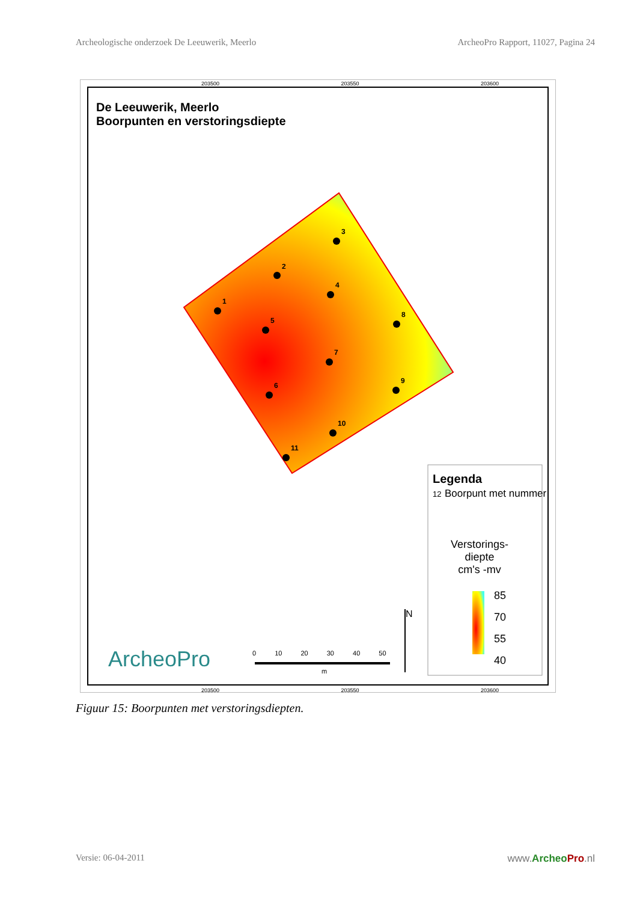Archeologische onderzoek De Leeuwerik, Meerlo ArcheoPro Rapport, 11027, Pagina 24
1
2
3
4
5
6
7
8
9
10
11
De Leeuwerik, Meerlo
Boorpunten en verstoringsdiepte
Legenda
12 Boorpunt met nummer
Verstorings-
diepte
cm's -mv
85
70
55
40
N
0 10 20 30 40 50
m
ArcheoPro
203500 203550 203600
203500 203550 203600
Figuur 15: Boorpunten met verstoringsdiepten.
Versie: 06-04-2011 www.Archeo Pro.nl